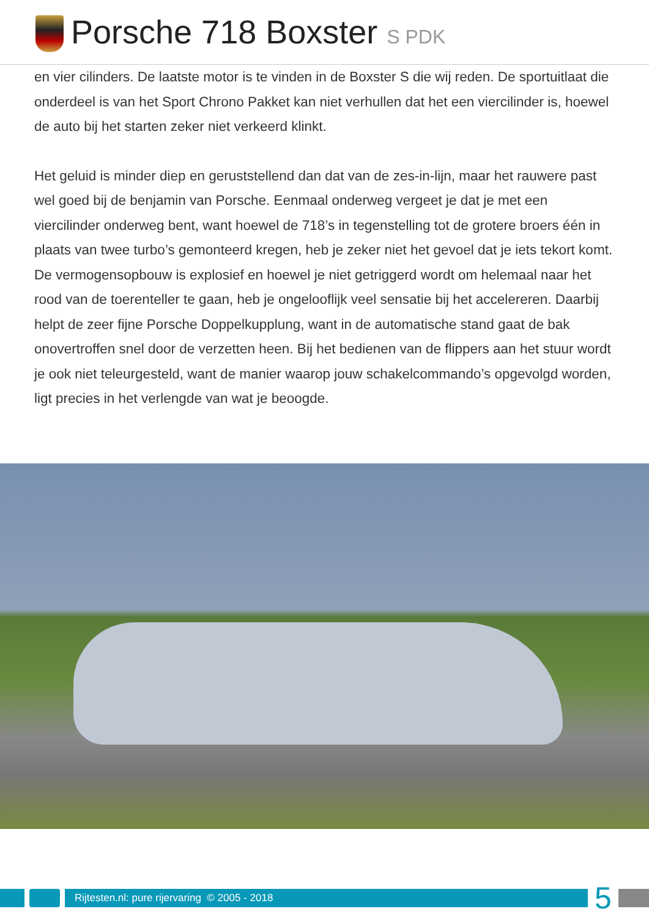Porsche 718 Boxster S PDK
en vier cilinders. De laatste motor is te vinden in de Boxster S die wij reden. De sportuitlaat die onderdeel is van het Sport Chrono Pakket kan niet verhullen dat het een viercilinder is, hoewel de auto bij het starten zeker niet verkeerd klinkt.
Het geluid is minder diep en geruststellend dan dat van de zes-in-lijn, maar het rauwere past wel goed bij de benjamin van Porsche. Eenmaal onderweg vergeet je dat je met een viercilinder onderweg bent, want hoewel de 718’s in tegenstelling tot de grotere broers één in plaats van twee turbo’s gemonteerd kregen, heb je zeker niet het gevoel dat je iets tekort komt. De vermogensopbouw is explosief en hoewel je niet getriggerd wordt om helemaal naar het rood van de toerenteller te gaan, heb je ongelooflijk veel sensatie bij het accelereren. Daarbij helpt de zeer fijne Porsche Doppelkupplung, want in de automatische stand gaat de bak onovertroffen snel door de verzetten heen. Bij het bedienen van de flippers aan het stuur wordt je ook niet teleurgesteld, want de manier waarop jouw schakelcommando’s opgevolgd worden, ligt precies in het verlengde van wat je beoogde.
Rijtesten.nl: pure rijervaring © 2005 - 2018
5